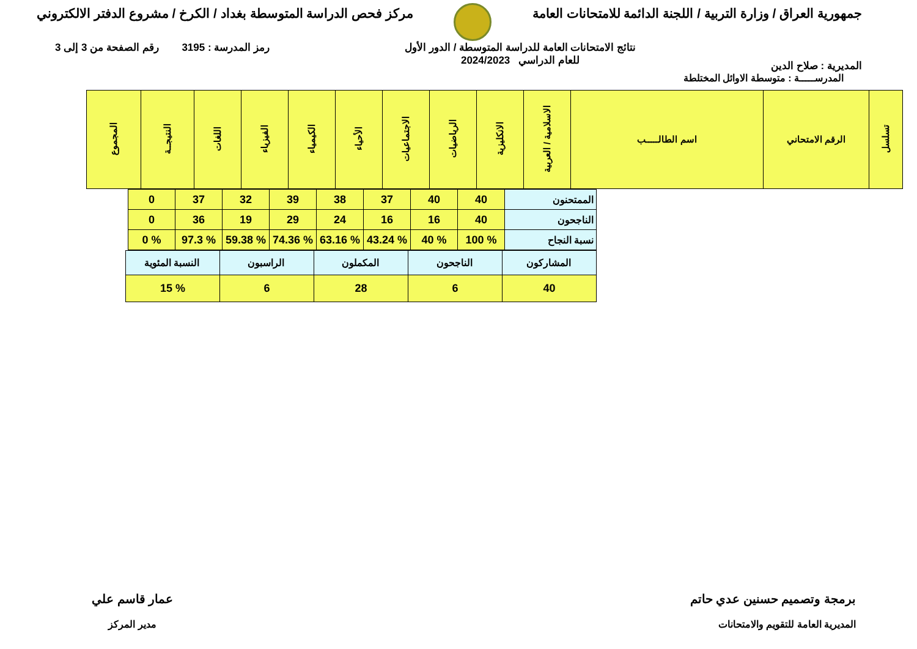جمهورية العراق / وزارة التربية / اللجنة الدائمة للامتحانات العامة
مركز فحص الدراسة المتوسطة بغداد / الكرخ / مشروع الدفتر الالكتروني
المديرية : صلاح الدين
نتائج الامتحانات العامة للدراسة المتوسطة / الدور الأول
للعام الدراسي 2024/2023
رمز المدرسة : 3195 رقم الصفحة من 3 إلى 3
المدرســـــة : متوسطة الاوائل المختلطة
| تسلسل | الرقم الامتحاني | اسم الطالـــــب | الاسلامية / العربية | الانكليزية | الرياضيات | الاجتماعيات | الأحياء | الكيمياء | الفيزياء | اللغات | النتيجــة | المجموع |
| --- | --- | --- | --- | --- | --- | --- | --- | --- | --- | --- | --- | --- |
| الممتحنون | 40 | 40 | 37 | 38 | 39 | 32 | 37 | 0 |
| الناجحون | 40 | 16 | 16 | 24 | 29 | 19 | 36 | 0 |
| نسبة النجاح | % 100 | % 40 | % 43.24 | % 63.16 | % 74.36 | % 59.38 | % 97.3 | % 0 |
| المشاركون | الناجحون | المكملون | الراسبون | النسبة المئوية |
| 40 | 6 | 28 | 6 | % 15 |
برمجة وتصميم حسنين عدي حاتم
المديرية العامة للتقويم والامتحانات
عمار قاسم علي
مدير المركز